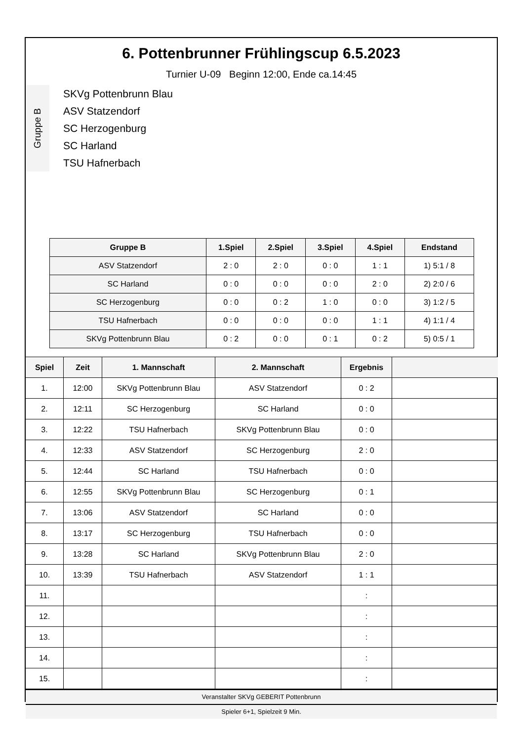6. Pottenbrunner Frühlingscup 6.5.2023
Turnier U-09 Beginn 12:00, Ende ca.14:45
Gruppe B
SKVg Pottenbrunn Blau
ASV Statzendorf
SC Herzogenburg
SC Harland
TSU Hafnerbach
| Gruppe B | 1.Spiel | 2.Spiel | 3.Spiel | 4.Spiel | Endstand |
| --- | --- | --- | --- | --- | --- |
| ASV Statzendorf | 2 : 0 | 2 : 0 | 0 : 0 | 1 : 1 | 1) 5:1 / 8 |
| SC Harland | 0 : 0 | 0 : 0 | 0 : 0 | 2 : 0 | 2) 2:0 / 6 |
| SC Herzogenburg | 0 : 0 | 0 : 2 | 1 : 0 | 0 : 0 | 3) 1:2 / 5 |
| TSU Hafnerbach | 0 : 0 | 0 : 0 | 0 : 0 | 1 : 1 | 4) 1:1 / 4 |
| SKVg Pottenbrunn Blau | 0 : 2 | 0 : 0 | 0 : 1 | 0 : 2 | 5) 0:5 / 1 |
| Spiel | Zeit | 1. Mannschaft | 2. Mannschaft | Ergebnis | |
| --- | --- | --- | --- | --- | --- |
| 1. | 12:00 | SKVg Pottenbrunn Blau | ASV Statzendorf | 0 : 2 | |
| 2. | 12:11 | SC Herzogenburg | SC Harland | 0 : 0 | |
| 3. | 12:22 | TSU Hafnerbach | SKVg Pottenbrunn Blau | 0 : 0 | |
| 4. | 12:33 | ASV Statzendorf | SC Herzogenburg | 2 : 0 | |
| 5. | 12:44 | SC Harland | TSU Hafnerbach | 0 : 0 | |
| 6. | 12:55 | SKVg Pottenbrunn Blau | SC Herzogenburg | 0 : 1 | |
| 7. | 13:06 | ASV Statzendorf | SC Harland | 0 : 0 | |
| 8. | 13:17 | SC Herzogenburg | TSU Hafnerbach | 0 : 0 | |
| 9. | 13:28 | SC Harland | SKVg Pottenbrunn Blau | 2 : 0 | |
| 10. | 13:39 | TSU Hafnerbach | ASV Statzendorf | 1 : 1 | |
| 11. | | | | : | |
| 12. | | | | : | |
| 13. | | | | : | |
| 14. | | | | : | |
| 15. | | | | : | |
Veranstalter SKVg GEBERIT Pottenbrunn
Spieler 6+1, Spielzeit 9 Min.